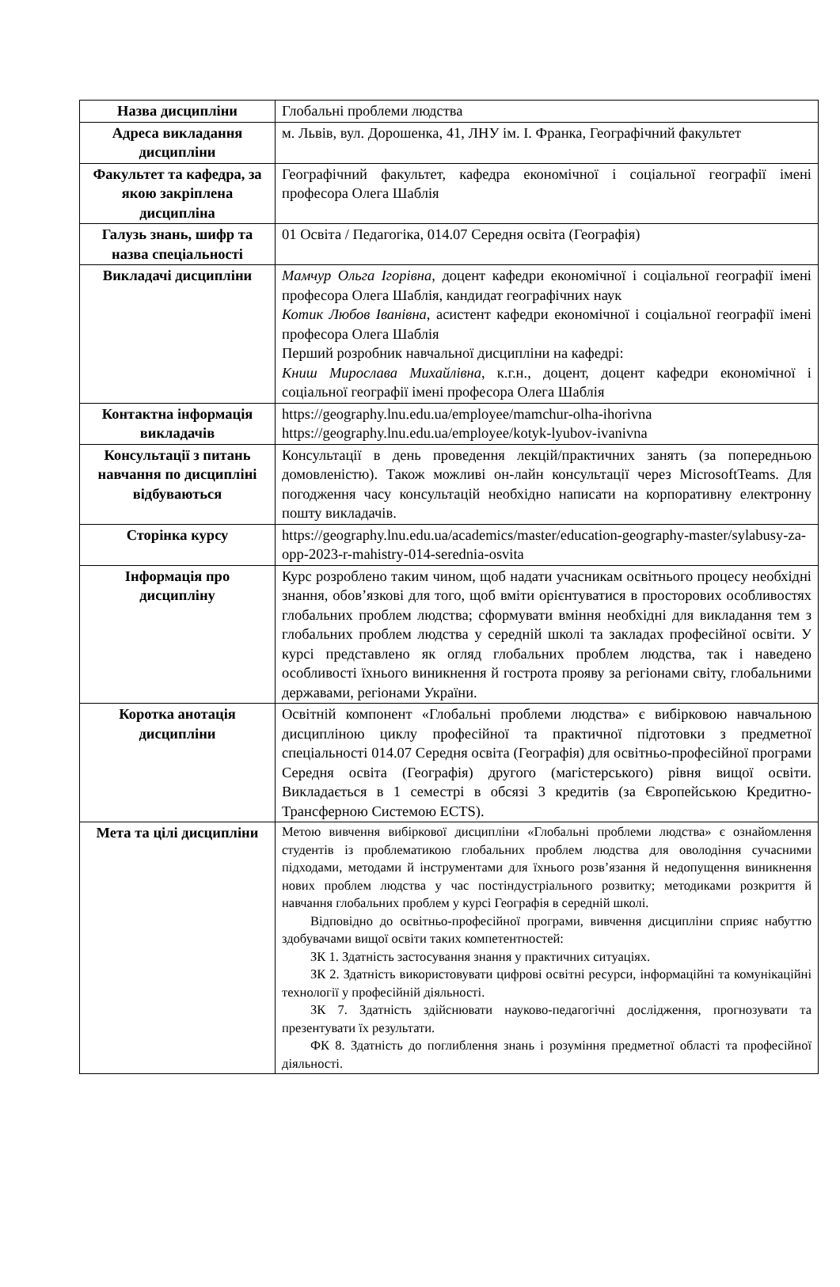| Назва дисципліни | Глобальні проблеми людства |
| Адреса викладання дисципліни | м. Львів, вул. Дорошенка, 41, ЛНУ ім. І. Франка, Географічний факультет |
| Факультет та кафедра, за якою закріплена дисципліна | Географічний факультет, кафедра економічної і соціальної географії імені професора Олега Шаблія |
| Галузь знань, шифр та назва спеціальності | 01 Освіта / Педагогіка, 014.07 Середня освіта (Географія) |
| Викладачі дисципліни | Мамчур Ольга Ігорівна, доцент кафедри економічної і соціальної географії імені професора Олега Шаблія, кандидат географічних наук Котик Любов Іванівна , асистент кафедри економічної і соціальної географії імені професора Олега Шаблія Перший розробник навчальної дисципліни на кафедрі: Книш Мирослава Михайлівна , к.г.н., доцент, доцент кафедри економічної і соціальної географії імені професора Олега Шаблія |
| Контактна інформація викладачів | https://geography.lnu.edu.ua/employee/mamchur-olha-ihorivna https://geography.lnu.edu.ua/employee/kotyk-lyubov-ivanivna |
| Консультації з питань навчання по дисципліні відбуваються | Консультації в день проведення лекцій/практичних занять (за попередньою домовленістю). Також можливі он-лайн консультації через MicrosoftTeams. Для погодження часу консультацій необхідно написати на корпоративну електронну пошту викладачів. |
| Сторінка курсу | https://geography.lnu.edu.ua/academics/master/education-geography-master/sylabusy-za-opp-2023-r-mahistry-014-serednia-osvita |
| Інформація про дисципліну | Курс розроблено таким чином, щоб надати учасникам освітнього процесу необхідні знання, обов’язкові для того, щоб вміти орієнтуватися в просторових особливостях глобальних проблем людства; сформувати вміння необхідні для викладання тем з глобальних проблем людства у середній школі та закладах професійної освіти. У курсі представлено як огляд глобальних проблем людства, так і наведено особливості їхнього виникнення й гострота прояву за регіонами світу, глобальними державами, регіонами України. |
| Коротка анотація дисципліни | Освітній компонент «Глобальні проблеми людства» є вибірковою навчальною дисципліною циклу професійної та практичної підготовки з предметної спеціальності 014.07 Середня освіта (Географія) для освітньо-професійної програми Середня освіта (Географія) другого (магістерського) рівня вищої освіти. Викладається в 1 семестрі в обсязі 3 кредитів (за Європейською Кредитно-Трансферною Системою ECTS). |
| Мета та цілі дисципліни | Метою вивчення вибіркової дисципліни «Глобальні проблеми людства» є ознайомлення студентів із проблематикою глобальних проблем людства для оволодіння сучасними підходами, методами й інструментами для їхнього розв’язання й недопущення виникнення нових проблем людства у час постіндустріального розвитку; методиками розкриття й навчання глобальних проблем у курсі Географія в середній школі. Відповідно до освітньо-професійної програми, вивчення дисципліни сприяє набуттю здобувачами вищої освіти таких компетентностей: ЗК 1. Здатність застосування знання у практичних ситуаціях. ЗК 2. Здатність використовувати цифрові освітні ресурси, інформаційні та комунікаційні технології у професійній діяльності. ЗК 7. Здатність здійснювати науково-педагогічні дослідження, прогнозувати та презентувати їх результати. ФК 8. Здатність до поглиблення знань і розуміння предметної області та професійної діяльності. |